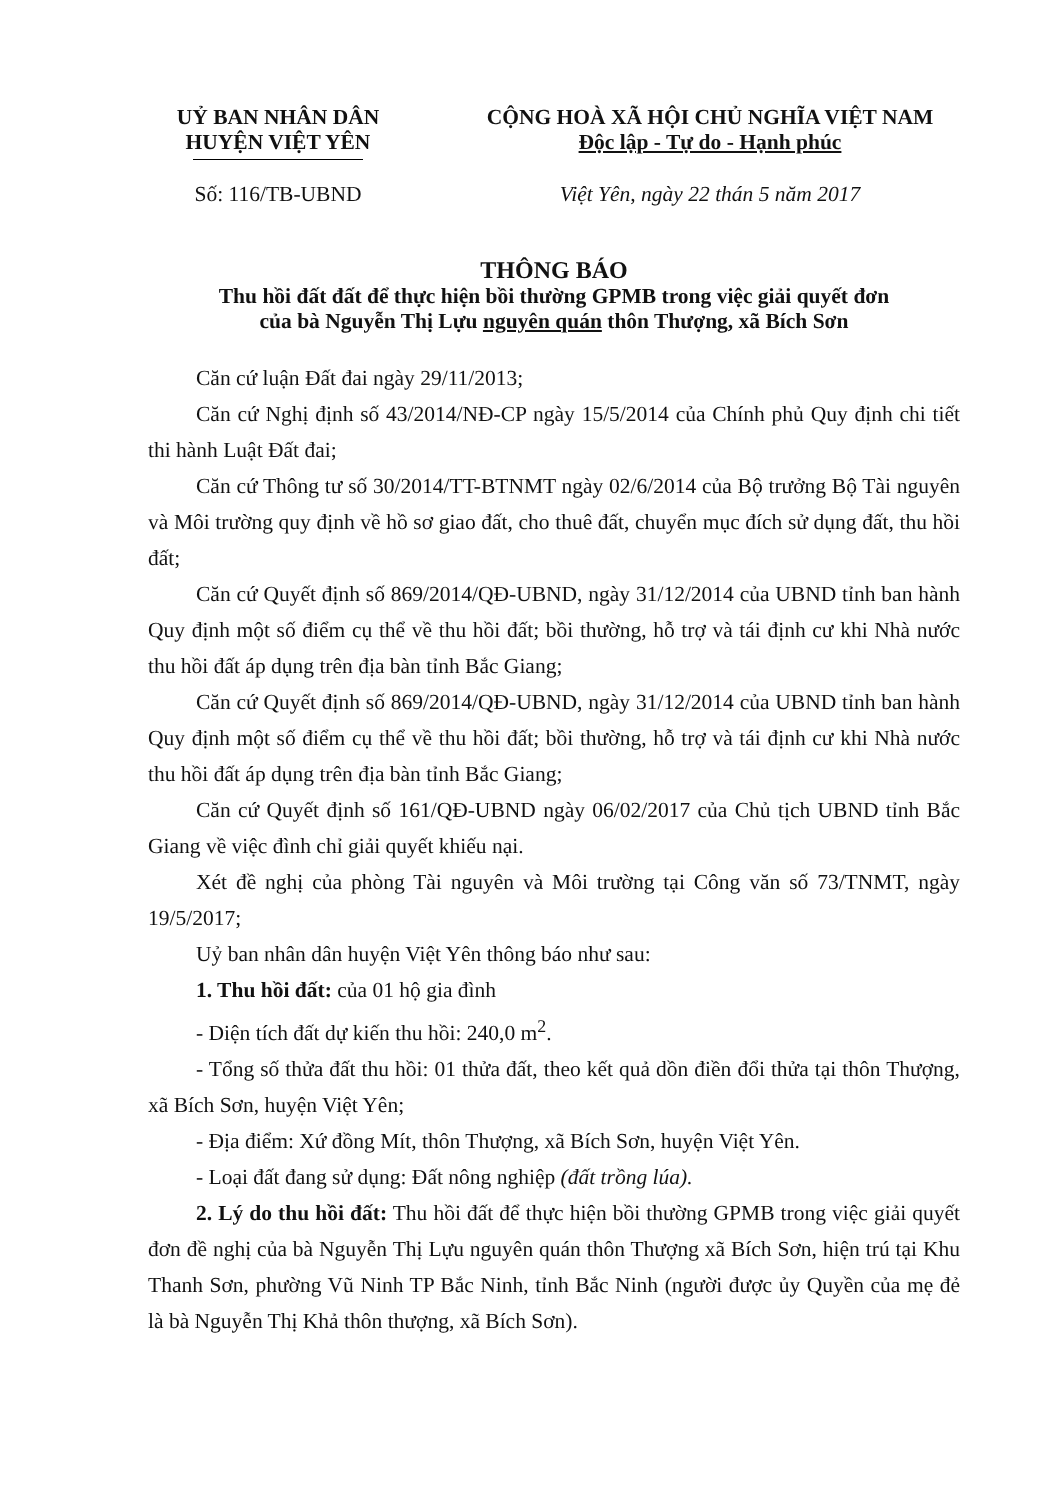UỶ BAN NHÂN DÂN
HUYỆN VIỆT YÊN
CỘNG HOÀ XÃ HỘI CHỦ NGHĨA VIỆT NAM
Độc lập - Tự do - Hạnh phúc
Số: 116/TB-UBND Việt Yên, ngày 22 thán 5 năm 2017
THÔNG BÁO
Thu hồi đất đất để thực hiện bồi thường GPMB trong việc giải quyết đơn
của bà Nguyễn Thị Lựu nguyên quán thôn Thượng, xã Bích Sơn
Căn cứ luận Đất đai ngày 29/11/2013;
Căn cứ Nghị định số 43/2014/NĐ-CP ngày 15/5/2014 của Chính phủ Quy định chi tiết thi hành Luật Đất đai;
Căn cứ Thông tư số 30/2014/TT-BTNMT ngày 02/6/2014 của Bộ trưởng Bộ Tài nguyên và Môi trường quy định về hồ sơ giao đất, cho thuê đất, chuyển mục đích sử dụng đất, thu hồi đất;
Căn cứ Quyết định số 869/2014/QĐ-UBND, ngày 31/12/2014 của UBND tỉnh ban hành Quy định một số điểm cụ thể về thu hồi đất; bồi thường, hỗ trợ và tái định cư khi Nhà nước thu hồi đất áp dụng trên địa bàn tỉnh Bắc Giang;
Căn cứ Quyết định số 869/2014/QĐ-UBND, ngày 31/12/2014 của UBND tỉnh ban hành Quy định một số điểm cụ thể về thu hồi đất; bồi thường, hỗ trợ và tái định cư khi Nhà nước thu hồi đất áp dụng trên địa bàn tỉnh Bắc Giang;
Căn cứ Quyết định số 161/QĐ-UBND ngày 06/02/2017 của Chủ tịch UBND tỉnh Bắc Giang về việc đình chỉ giải quyết khiếu nại.
Xét đề nghị của phòng Tài nguyên và Môi trường tại Công văn số 73/TNMT, ngày 19/5/2017;
Uỷ ban nhân dân huyện Việt Yên thông báo như sau:
1. Thu hồi đất: của 01 hộ gia đình
- Diện tích đất dự kiến thu hồi: 240,0 m<sup>2</sup>.
- Tổng số thửa đất thu hồi: 01 thửa đất, theo kết quả dồn điền đổi thửa tại thôn Thượng, xã Bích Sơn, huyện Việt Yên;
- Địa điểm: Xứ đồng Mít, thôn Thượng, xã Bích Sơn, huyện Việt Yên.
- Loại đất đang sử dụng: Đất nông nghiệp (đất trồng lúa).
2. Lý do thu hồi đất: Thu hồi đất để thực hiện bồi thường GPMB trong việc giải quyết đơn đề nghị của bà Nguyễn Thị Lựu nguyên quán thôn Thượng xã Bích Sơn, hiện trú tại Khu Thanh Sơn, phường Vũ Ninh TP Bắc Ninh, tỉnh Bắc Ninh (người được ủy Quyền của mẹ đẻ là bà Nguyễn Thị Khả thôn thượng, xã Bích Sơn).